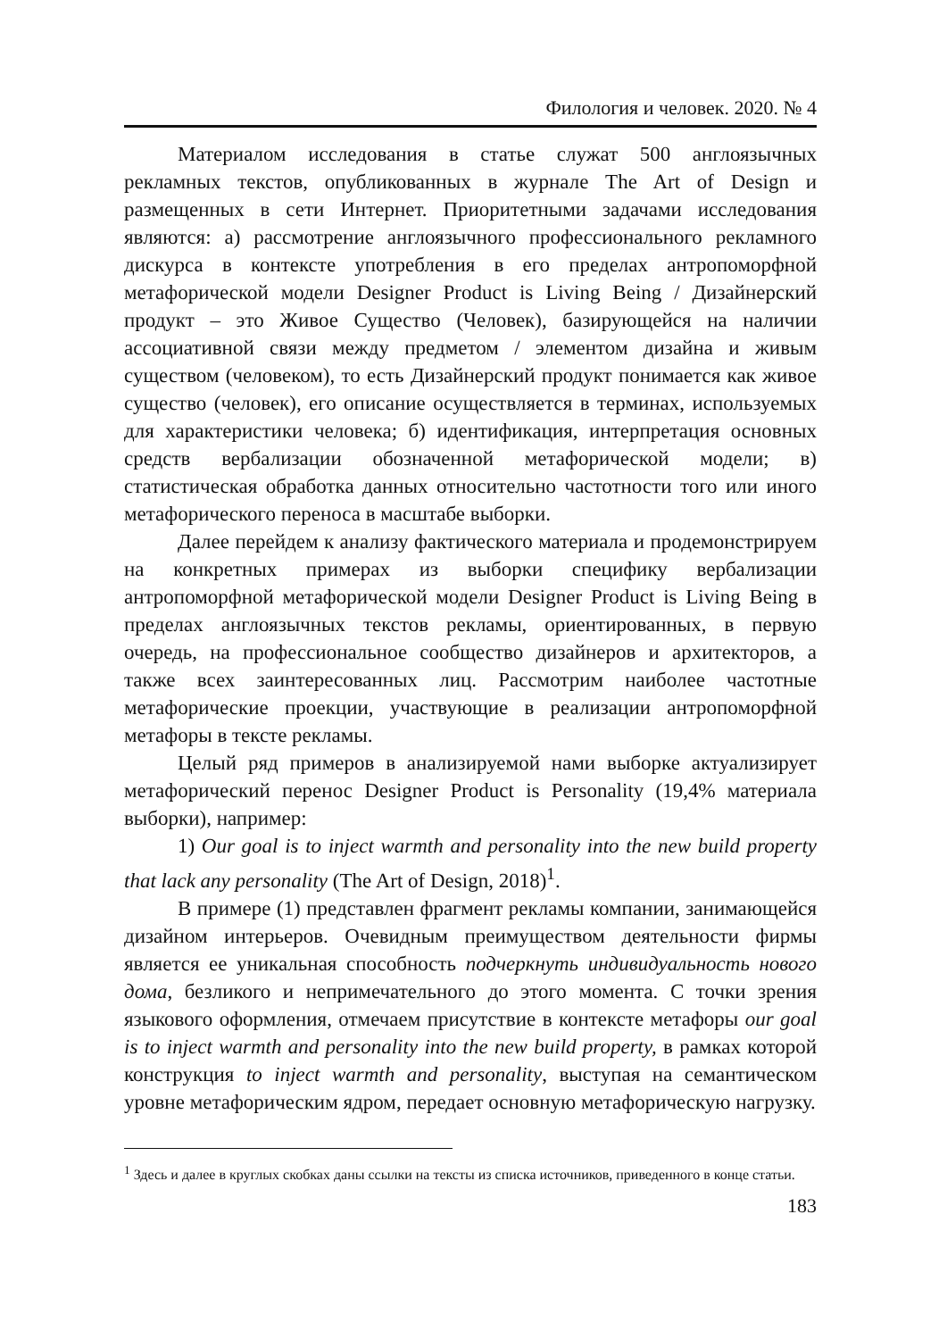Филология и человек. 2020. № 4
Материалом исследования в статье служат 500 англоязычных рекламных текстов, опубликованных в журнале The Art of Design и размещенных в сети Интернет. Приоритетными задачами исследования являются: а) рассмотрение англоязычного профессионального рекламного дискурса в контексте употребления в его пределах антропоморфной метафорической модели Designer Product is Living Being / Дизайнерский продукт – это Живое Существо (Человек), базирующейся на наличии ассоциативной связи между предметом / элементом дизайна и живым существом (человеком), то есть Дизайнерский продукт понимается как живое существо (человек), его описание осуществляется в терминах, используемых для характеристики человека; б) идентификация, интерпретация основных средств вербализации обозначенной метафорической модели; в) статистическая обработка данных относительно частотности того или иного метафорического переноса в масштабе выборки.
Далее перейдем к анализу фактического материала и продемонстрируем на конкретных примерах из выборки специфику вербализации антропоморфной метафорической модели Designer Product is Living Being в пределах англоязычных текстов рекламы, ориентированных, в первую очередь, на профессиональное сообщество дизайнеров и архитекторов, а также всех заинтересованных лиц. Рассмотрим наиболее частотные метафорические проекции, участвующие в реализации антропоморфной метафоры в тексте рекламы.
Целый ряд примеров в анализируемой нами выборке актуализирует метафорический перенос Designer Product is Personality (19,4% материала выборки), например:
1) Our goal is to inject warmth and personality into the new build property that lack any personality (The Art of Design, 2018)<sup>1</sup>.
В примере (1) представлен фрагмент рекламы компании, занимающейся дизайном интерьеров. Очевидным преимуществом деятельности фирмы является ее уникальная способность подчеркнуть индивидуальность нового дома, безликого и непримечательного до этого момента. С точки зрения языкового оформления, отмечаем присутствие в контексте метафоры our goal is to inject warmth and personality into the new build property, в рамках которой конструкция to inject warmth and personality, выступая на семантическом уровне метафорическим ядром, передает основную метафорическую нагрузку.
<sup>1</sup> Здесь и далее в круглых скобках даны ссылки на тексты из списка источников, приведенного в конце статьи.
183